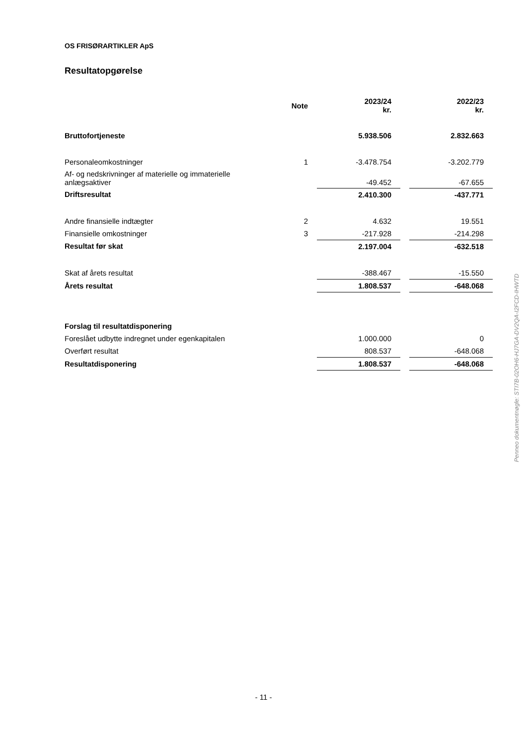OS FRISØRARTIKLER ApS
Resultatopgørelse
| | Note | | 2023/24 kr. | | 2022/23 kr. |
| Bruttofortjeneste | | | 5.938.506 | | 2.832.663 |
| Personaleomkostninger | 1 | | -3.478.754 | | -3.202.779 |
| Af- og nedskrivninger af materielle og immaterielle anlægsaktiver | | | -49.452 | | -67.655 |
| Driftsresultat | | | 2.410.300 | | -437.771 |
| Andre finansielle indtægter | 2 | | 4.632 | | 19.551 |
| Finansielle omkostninger | 3 | | -217.928 | | -214.298 |
| Resultat før skat | | | 2.197.004 | | -632.518 |
| Skat af årets resultat | | | -388.467 | | -15.550 |
| Årets resultat | | | 1.808.537 | | -648.068 |
| Forslag til resultatdisponering | | | | | |
| Foreslået udbytte indregnet under egenkapitalen | | | 1.000.000 | | 0 |
| Overført resultat | | | 808.537 | | -648.068 |
| Resultatdisponering | | | 1.808.537 | | -648.068 |
Penneo dokumentnøgle: STI7B-02OH6-HJ7GA-DV2QA-I2FCD-IHWTD
- 11 -